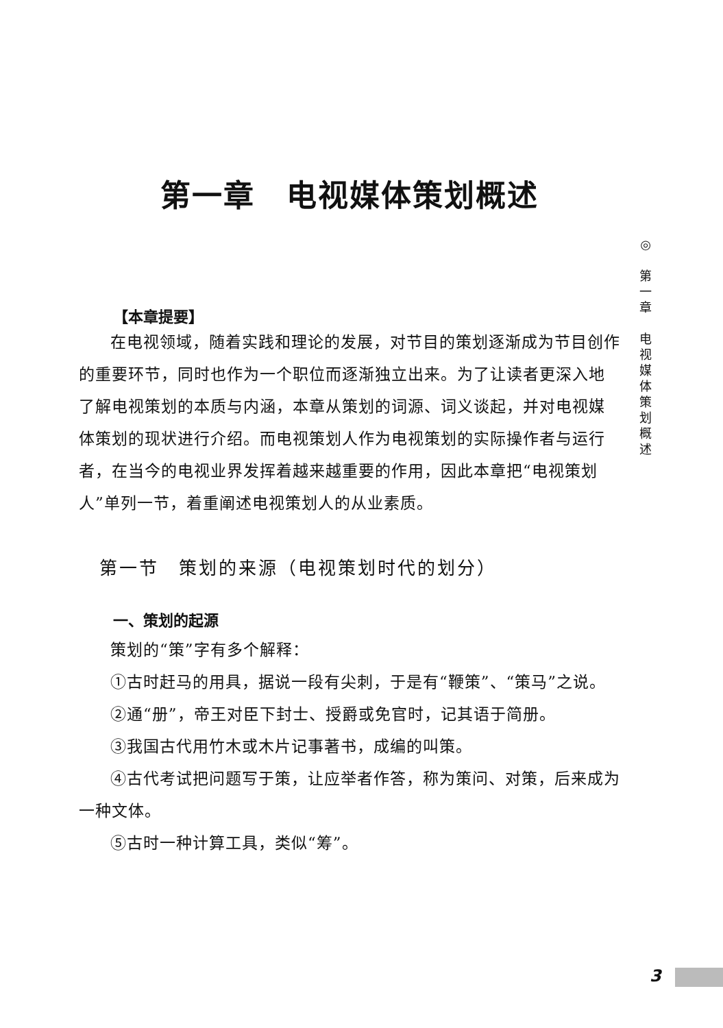第一章　电视媒体策划概述
【本章提要】
在电视领域，随着实践和理论的发展，对节目的策划逐渐成为节目创作的重要环节，同时也作为一个职位而逐渐独立出来。为了让读者更深入地了解电视策划的本质与内涵，本章从策划的词源、词义谈起，并对电视媒体策划的现状进行介绍。而电视策划人作为电视策划的实际操作者与运行者，在当今的电视业界发挥着越来越重要的作用，因此本章把“电视策划人”单列一节，着重阐述电视策划人的从业素质。
第一节　策划的来源（电视策划时代的划分）
一、策划的起源
策划的“策”字有多个解释：
①古时赶马的用具，据说一段有尖刺，于是有“鞭策”、“策马”之说。
②通“册”，帝王对臣下封士、授爵或免官时，记其语于简册。
③我国古代用竹木或木片记事著书，成编的叫策。
④古代考试把问题写于策，让应举者作答，称为策问、对策，后来成为一种文体。
⑤古时一种计算工具，类似“筹”。
◎
第
一
章
电
视
媒
体
策
划
概
述
3